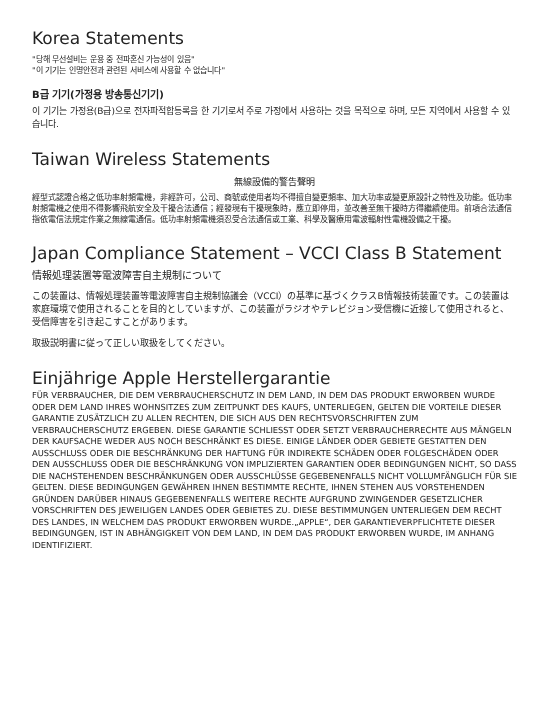Korea Statements
"당해 무선설비는 운용 중 전파혼신 가능성이 있음"
"이 기기는 인명안전과 관련된 서비스에 사용할 수 없습니다"
B급 기기(가정용 방송통신기기)
이 기기는 가정용(B급)으로 전자파적합등록을 한 기기로서 주로 가정에서 사용하는 것을 목적으로 하며, 모든 지역에서 사용할 수 있습니다.
Taiwan Wireless Statements
無線設備的警告聲明
經型式認證合格之低功率射頻電機，非經許可，公司、商號或使用者均不得擅自變更頻率、加大功率或變更原設計之特性及功能。低功率射頻電機之使用不得影響飛航安全及干擾合法通信；經發現有干擾現象時，應立即停用，並改善至無干擾時方得繼續使用。前項合法通信指依電信法規定作業之無線電通信。低功率射頻電機須忍受合法通信或工業、科學及醫療用電波輻射性電機設備之干擾。
Japan Compliance Statement – VCCI Class B Statement
情報処理装置等電波障害自主規制について
この装置は、情報処理装置等電波障害自主規制協議会（VCCI）の基準に基づくクラスB情報技術装置です。この装置は家庭環境で使用されることを目的としていますが、この装置がラジオやテレビジョン受信機に近接して使用されると、受信障害を引き起こすことがあります。
取扱説明書に従って正しい取扱をしてください。
Einjährige Apple Herstellergarantie
FÜR VERBRAUCHER, DIE DEM VERBRAUCHERSCHUTZ IN DEM LAND, IN DEM DAS PRODUKT ERWORBEN WURDE ODER DEM LAND IHRES WOHNSITZES ZUM ZEITPUNKT DES KAUFS, UNTERLIEGEN, GELTEN DIE VORTEILE DIESER GARANTIE ZUSÄTZLICH ZU ALLEN RECHTEN, DIE SICH AUS DEN RECHTSVORSCHRIFTEN ZUM VERBRAUCHERSCHUTZ ERGEBEN. DIESE GARANTIE SCHLIESST ODER SETZT VERBRAUCHERRECHTE AUS MÄNGELN DER KAUFSACHE WEDER AUS NOCH BESCHRÄNKT ES DIESE. EINIGE LÄNDER ODER GEBIETE GESTATTEN DEN AUSSCHLUSS ODER DIE BESCHRÄNKUNG DER HAFTUNG FÜR INDIREKTE SCHÄDEN ODER FOLGESCHÄDEN ODER DEN AUSSCHLUSS ODER DIE BESCHRÄNKUNG VON IMPLIZIERTEN GARANTIEN ODER BEDINGUNGEN NICHT, SO DASS DIE NACHSTEHENDEN BESCHRÄNKUNGEN ODER AUSSCHLÜSSE GEGEBENENFALLS NICHT VOLLUMFÄNGLICH FÜR SIE GELTEN. DIESE BEDINGUNGEN GEWÄHREN IHNEN BESTIMMTE RECHTE, IHNEN STEHEN AUS VORSTEHENDEN GRÜNDEN DARÜBER HINAUS GEGEBENENFALLS WEITERE RECHTE AUFGRUND ZWINGENDER GESETZLICHER VORSCHRIFTEN DES JEWEILIGEN LANDES ODER GEBIETES ZU. DIESE BESTIMMUNGEN UNTERLIEGEN DEM RECHT DES LANDES, IN WELCHEM DAS PRODUKT ERWORBEN WURDE.„APPLE“, DER GARANTIEVERPFLICHTETE DIESER BEDINGUNGEN, IST IN ABHÄNGIGKEIT VON DEM LAND, IN DEM DAS PRODUKT ERWORBEN WURDE, IM ANHANG IDENTIFIZIERT.